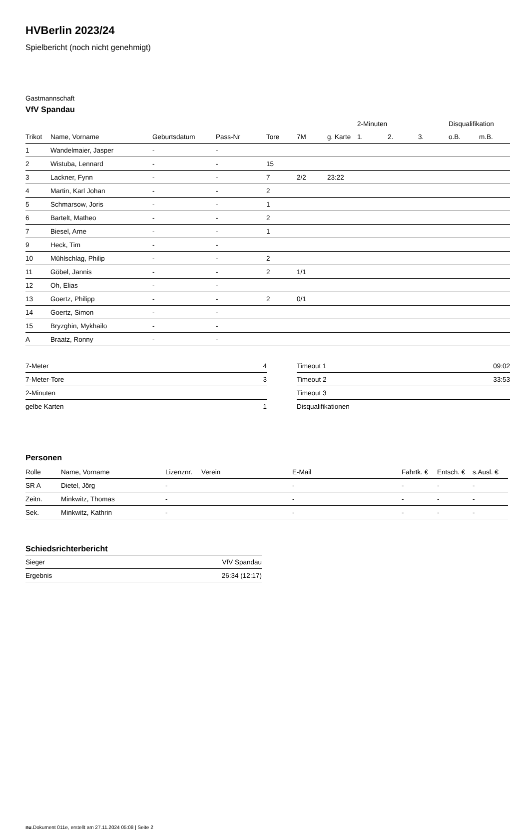HVBerlin 2023/24
Spielbericht (noch nicht genehmigt)
Gastmannschaft
VfV Spandau
| | | | | | | | 2-Minuten | | | Disqualifikation | |
| --- | --- | --- | --- | --- | --- | --- | --- | --- | --- | --- | --- |
| Trikot | Name, Vorname | Geburtsdatum | Pass-Nr | Tore | 7M | g. Karte | 1. | 2. | 3. | o.B. | m.B. |
| 1 | Wandelmaier, Jasper | - | - | | | | | | | | |
| 2 | Wistuba, Lennard | - | - | 15 | | | | | | | |
| 3 | Lackner, Fynn | - | - | 7 | 2/2 | 23:22 | | | | | |
| 4 | Martin, Karl Johan | - | - | 2 | | | | | | | |
| 5 | Schmarsow, Joris | - | - | 1 | | | | | | | |
| 6 | Bartelt, Matheo | - | - | 2 | | | | | | | |
| 7 | Biesel, Arne | - | - | 1 | | | | | | | |
| 9 | Heck, Tim | - | - | | | | | | | | |
| 10 | Mühlschlag, Philip | - | - | 2 | | | | | | | |
| 11 | Göbel, Jannis | - | - | 2 | 1/1 | | | | | | |
| 12 | Oh, Elias | - | - | | | | | | | | |
| 13 | Goertz, Philipp | - | - | 2 | 0/1 | | | | | | |
| 14 | Goertz, Simon | - | - | | | | | | | | |
| 15 | Bryzghin, Mykhailo | - | - | | | | | | | | |
| A | Braatz, Ronny | - | - | | | | | | | | |
| 7-Meter | 4 |
| 7-Meter-Tore | 3 |
| 2-Minuten | |
| gelbe Karten | 1 |
| Timeout 1 | 09:02 |
| Timeout 2 | 33:53 |
| Timeout 3 | |
| Disqualifikationen | |
Personen
| Rolle | Name, Vorname | Lizenznr. | Verein | E-Mail | Fahrtk. € | Entsch. € | s.Ausl. € |
| --- | --- | --- | --- | --- | --- | --- | --- |
| SR A | Dietel, Jörg | - | | - | - | - | - |
| Zeitn. | Minkwitz, Thomas | - | | - | - | - | - |
| Sek. | Minkwitz, Kathrin | - | | - | - | - | - |
Schiedsrichterbericht
| Sieger | VfV Spandau |
| Ergebnis | 26:34 (12:17) |
nu.Dokument 011e, erstellt am 27.11.2024 05:08 | Seite 2